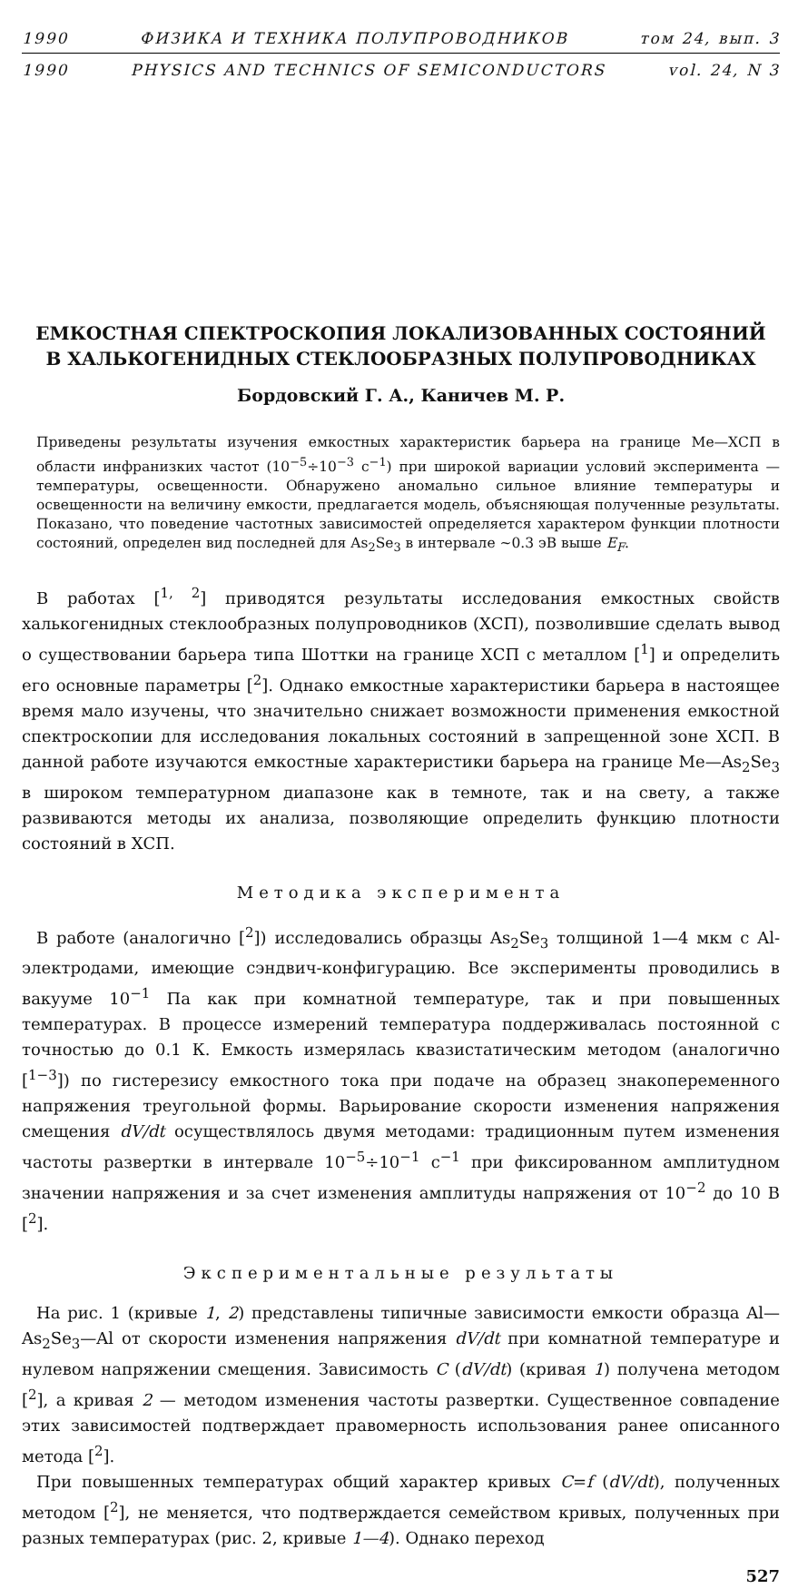1990 ФИЗИКА И ТЕХНИКА ПОЛУПРОВОДНИКОВ том 24, вып. 3
1990 PHYSICS AND TECHNICS OF SEMICONDUCTORS vol. 24, N 3
ЕМКОСТНАЯ СПЕКТРОСКОПИЯ ЛОКАЛИЗОВАННЫХ СОСТОЯНИЙ
В ХАЛЬКОГЕНИДНЫХ СТЕКЛООБРАЗНЫХ ПОЛУПРОВОДНИКАХ
Бордовский Г. А., Каничев М. Р.
Приведены результаты изучения емкостных характеристик барьера на границе Ме—ХСП в области инфранизких частот (10<sup>−5</sup>÷10<sup>−3</sup> с<sup>−1</sup>) при широкой вариации условий эксперимента — температуры, освещенности. Обнаружено аномально сильное влияние температуры и освещенности на величину емкости, предлагается модель, объясняющая полученные результаты. Показано, что поведение частотных зависимостей определяется характером функции плотности состояний, определен вид последней для As<sub>2</sub>Se<sub>3</sub> в интервале ~0.3 эВ выше E<sub>F</sub>.
В работах [<sup>1, 2</sup>] приводятся результаты исследования емкостных свойств халькогенидных стеклообразных полупроводников (ХСП), позволившие сделать вывод о существовании барьера типа Шоттки на границе ХСП с металлом [<sup>1</sup>] и определить его основные параметры [<sup>2</sup>]. Однако емкостные характеристики барьера в настоящее время мало изучены, что значительно снижает возможности применения емкостной спектроскопии для исследования локальных состояний в запрещенной зоне ХСП. В данной работе изучаются емкостные характеристики барьера на границе Ме—As<sub>2</sub>Se<sub>3</sub> в широком температурном диапазоне как в темноте, так и на свету, а также развиваются методы их анализа, позволяющие определить функцию плотности состояний в ХСП.
Методика эксперимента
В работе (аналогично [<sup>2</sup>]) исследовались образцы As<sub>2</sub>Se<sub>3</sub> толщиной 1—4 мкм с Al-электродами, имеющие сэндвич-конфигурацию. Все эксперименты проводились в вакууме 10<sup>−1</sup> Па как при комнатной температуре, так и при повышенных температурах. В процессе измерений температура поддерживалась постоянной с точностью до 0.1 К. Емкость измерялась квазистатическим методом (аналогично [<sup>1−3</sup>]) по гистерезису емкостного тока при подаче на образец знакопеременного напряжения треугольной формы. Варьирование скорости изменения напряжения смещения dV/dt осуществлялось двумя методами: традиционным путем изменения частоты развертки в интервале 10<sup>−5</sup>÷10<sup>−1</sup> с<sup>−1</sup> при фиксированном амплитудном значении напряжения и за счет изменения амплитуды напряжения от 10<sup>−2</sup> до 10 В [<sup>2</sup>].
Экспериментальные результаты
На рис. 1 (кривые 1, 2) представлены типичные зависимости емкости образца Al—As<sub>2</sub>Se<sub>3</sub>—Al от скорости изменения напряжения dV/dt при комнатной температуре и нулевом напряжении смещения. Зависимость C (dV/dt) (кривая 1) получена методом [<sup>2</sup>], а кривая 2 — методом изменения частоты развертки. Существенное совпадение этих зависимостей подтверждает правомерность использования ранее описанного метода [<sup>2</sup>].
При повышенных температурах общий характер кривых C=f (dV/dt), полученных методом [<sup>2</sup>], не меняется, что подтверждается семейством кривых, полученных при разных температурах (рис. 2, кривые 1—4). Однако переход
527